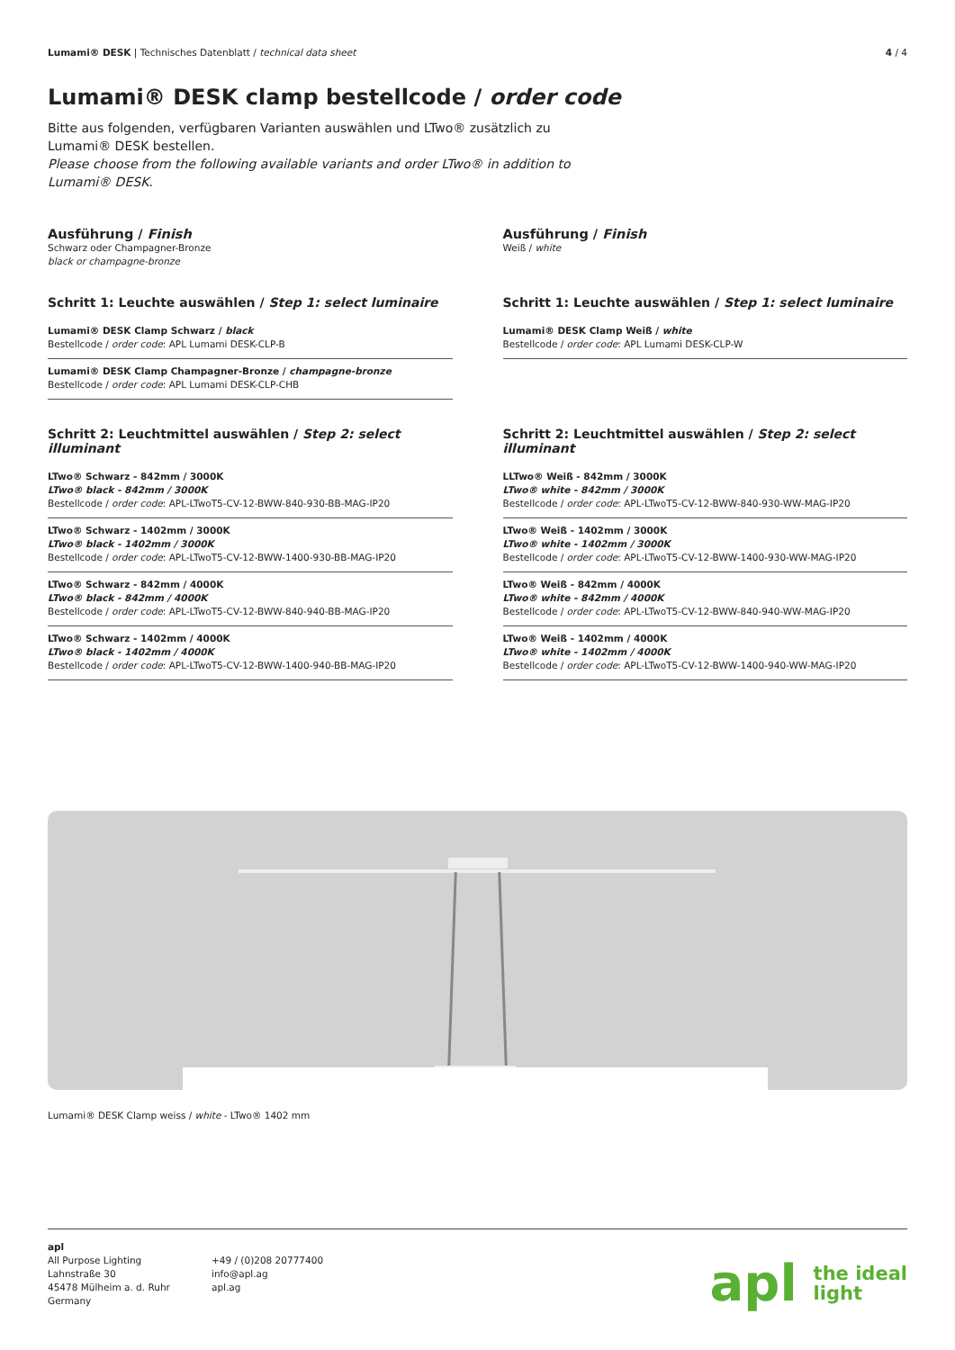Lumami® DESK | Technisches Datenblatt / technical data sheet
4 / 4
Lumami® DESK clamp bestellcode / order code
Bitte aus folgenden, verfügbaren Varianten auswählen und LTwo® zusätzlich zu Lumami® DESK bestellen.
Please choose from the following available variants and order LTwo® in addition to Lumami® DESK.
Ausführung / Finish
Schwarz oder Champagner-Bronze
black or champagne-bronze
Schritt 1: Leuchte auswählen / Step 1: select luminaire
Lumami® DESK Clamp Schwarz / black
Bestellcode / order code: APL Lumami DESK-CLP-B
Lumami® DESK Clamp Champagner-Bronze / champagne-bronze
Bestellcode / order code: APL Lumami DESK-CLP-CHB
Schritt 2: Leuchtmittel auswählen / Step 2: select illuminant
LTwo® Schwarz - 842mm / 3000K
LTwo® black - 842mm / 3000K
Bestellcode / order code: APL-LTwoT5-CV-12-BWW-840-930-BB-MAG-IP20
LTwo® Schwarz - 1402mm / 3000K
LTwo® black - 1402mm / 3000K
Bestellcode / order code: APL-LTwoT5-CV-12-BWW-1400-930-BB-MAG-IP20
LTwo® Schwarz - 842mm / 4000K
LTwo® black - 842mm / 4000K
Bestellcode / order code: APL-LTwoT5-CV-12-BWW-840-940-BB-MAG-IP20
LTwo® Schwarz - 1402mm / 4000K
LTwo® black - 1402mm / 4000K
Bestellcode / order code: APL-LTwoT5-CV-12-BWW-1400-940-BB-MAG-IP20
Ausführung / Finish
Weiß / white
Schritt 1: Leuchte auswählen / Step 1: select luminaire
Lumami® DESK Clamp Weiß / white
Bestellcode / order code: APL Lumami DESK-CLP-W
Schritt 2: Leuchtmittel auswählen / Step 2: select illuminant
LLTwo® Weiß - 842mm / 3000K
LTwo® white - 842mm / 3000K
Bestellcode / order code: APL-LTwoT5-CV-12-BWW-840-930-WW-MAG-IP20
LTwo® Weiß - 1402mm / 3000K
LTwo® white - 1402mm / 3000K
Bestellcode / order code: APL-LTwoT5-CV-12-BWW-1400-930-WW-MAG-IP20
LTwo® Weiß - 842mm / 4000K
LTwo® white - 842mm / 4000K
Bestellcode / order code: APL-LTwoT5-CV-12-BWW-840-940-WW-MAG-IP20
LTwo® Weiß - 1402mm / 4000K
LTwo® white - 1402mm / 4000K
Bestellcode / order code: APL-LTwoT5-CV-12-BWW-1400-940-WW-MAG-IP20
Lumami® DESK Clamp weiss / white - LTwo® 1402 mm
apl
All Purpose Lighting
Lahnstraße 30
45478 Mülheim a. d. Ruhr
Germany
+49 / (0)208 20777400
info@apl.ag
apl.ag
apl the ideal
light